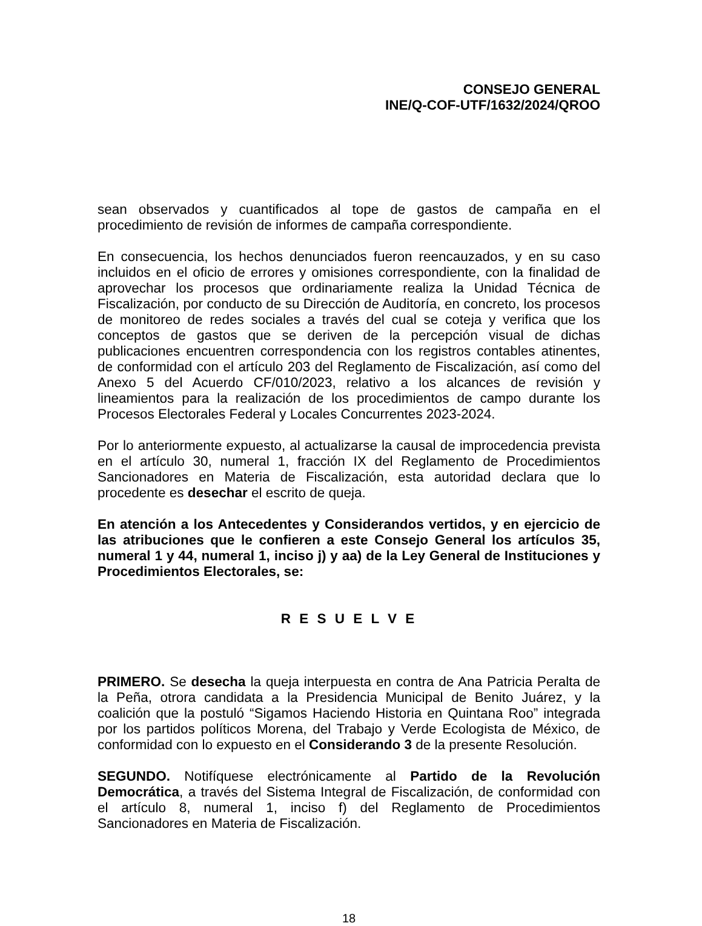CONSEJO GENERAL
INE/Q-COF-UTF/1632/2024/QROO
sean observados y cuantificados al tope de gastos de campaña en el procedimiento de revisión de informes de campaña correspondiente.
En consecuencia, los hechos denunciados fueron reencauzados, y en su caso incluidos en el oficio de errores y omisiones correspondiente, con la finalidad de aprovechar los procesos que ordinariamente realiza la Unidad Técnica de Fiscalización, por conducto de su Dirección de Auditoría, en concreto, los procesos de monitoreo de redes sociales a través del cual se coteja y verifica que los conceptos de gastos que se deriven de la percepción visual de dichas publicaciones encuentren correspondencia con los registros contables atinentes, de conformidad con el artículo 203 del Reglamento de Fiscalización, así como del Anexo 5 del Acuerdo CF/010/2023, relativo a los alcances de revisión y lineamientos para la realización de los procedimientos de campo durante los Procesos Electorales Federal y Locales Concurrentes 2023-2024.
Por lo anteriormente expuesto, al actualizarse la causal de improcedencia prevista en el artículo 30, numeral 1, fracción IX del Reglamento de Procedimientos Sancionadores en Materia de Fiscalización, esta autoridad declara que lo procedente es desechar el escrito de queja.
En atención a los Antecedentes y Considerandos vertidos, y en ejercicio de las atribuciones que le confieren a este Consejo General los artículos 35, numeral 1 y 44, numeral 1, inciso j) y aa) de la Ley General de Instituciones y Procedimientos Electorales, se:
R E S U E L V E
PRIMERO. Se desecha la queja interpuesta en contra de Ana Patricia Peralta de la Peña, otrora candidata a la Presidencia Municipal de Benito Juárez, y la coalición que la postuló “Sigamos Haciendo Historia en Quintana Roo” integrada por los partidos políticos Morena, del Trabajo y Verde Ecologista de México, de conformidad con lo expuesto en el Considerando 3 de la presente Resolución.
SEGUNDO. Notifíquese electrónicamente al Partido de la Revolución Democrática, a través del Sistema Integral de Fiscalización, de conformidad con el artículo 8, numeral 1, inciso f) del Reglamento de Procedimientos Sancionadores en Materia de Fiscalización.
18